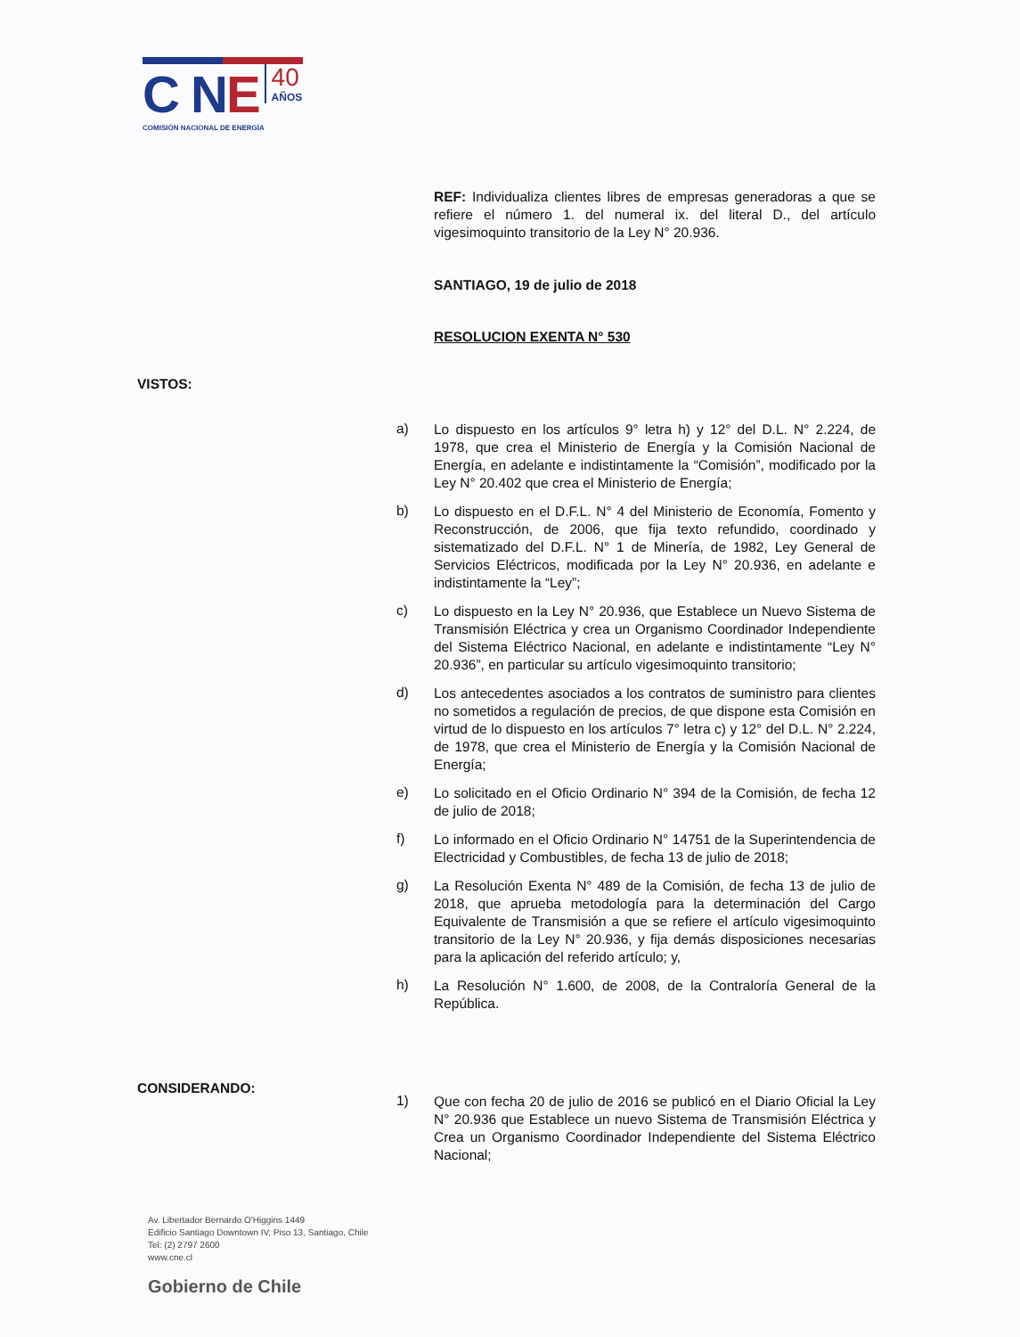C NE
40 AÑOS
COMISIÓN NACIONAL DE ENERGÍA
REF: Individualiza clientes libres de empresas generadoras a que se refiere el número 1. del numeral ix. del literal D., del artículo vigesimoquinto transitorio de la Ley N° 20.936.
SANTIAGO, 19 de julio de 2018
RESOLUCION EXENTA N° 530
a)
Lo dispuesto en los artículos 9° letra h) y 12° del D.L. N° 2.224, de 1978, que crea el Ministerio de Energía y la Comisión Nacional de Energía, en adelante e indistintamente la “Comisión”, modificado por la Ley N° 20.402 que crea el Ministerio de Energía;
b)
Lo dispuesto en el D.F.L. N° 4 del Ministerio de Economía, Fomento y Reconstrucción, de 2006, que fija texto refundido, coordinado y sistematizado del D.F.L. N° 1 de Minería, de 1982, Ley General de Servicios Eléctricos, modificada por la Ley N° 20.936, en adelante e indistintamente la “Ley”;
c)
Lo dispuesto en la Ley N° 20.936, que Establece un Nuevo Sistema de Transmisión Eléctrica y crea un Organismo Coordinador Independiente del Sistema Eléctrico Nacional, en adelante e indistintamente “Ley N° 20.936”, en particular su artículo vigesimoquinto transitorio;
d)
Los antecedentes asociados a los contratos de suministro para clientes no sometidos a regulación de precios, de que dispone esta Comisión en virtud de lo dispuesto en los artículos 7° letra c) y 12° del D.L. N° 2.224, de 1978, que crea el Ministerio de Energía y la Comisión Nacional de Energía;
e)
Lo solicitado en el Oficio Ordinario N° 394 de la Comisión, de fecha 12 de julio de 2018;
f)
Lo informado en el Oficio Ordinario N° 14751 de la Superintendencia de Electricidad y Combustibles, de fecha 13 de julio de 2018;
g)
La Resolución Exenta N° 489 de la Comisión, de fecha 13 de julio de 2018, que aprueba metodología para la determinación del Cargo Equivalente de Transmisión a que se refiere el artículo vigesimoquinto transitorio de la Ley N° 20.936, y fija demás disposiciones necesarias para la aplicación del referido artículo; y,
h)
La Resolución N° 1.600, de 2008, de la Contraloría General de la República.
1)
Que con fecha 20 de julio de 2016 se publicó en el Diario Oficial la Ley N° 20.936 que Establece un nuevo Sistema de Transmisión Eléctrica y Crea un Organismo Coordinador Independiente del Sistema Eléctrico Nacional;
VISTOS:
CONSIDERANDO:
Av. Libertador Bernardo O'Higgins 1449
Edificio Santiago Downtown IV, Piso 13, Santiago, Chile
Tel: (2) 2797 2600
www.cne.cl
Gobierno de Chile